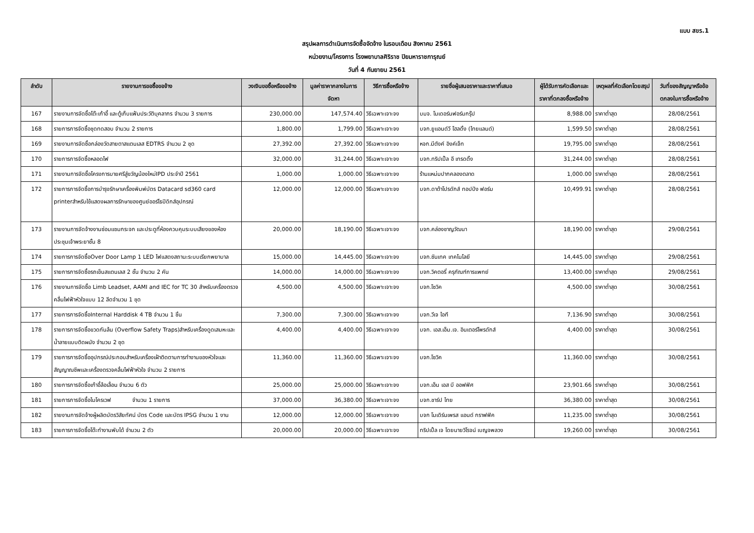แบบ สขร.1
สรุปผลการดำเนินการจัดซื้อจัดจ้าง ในรอบเดือน สิงหาคม 2561
หน่วยงาน/โครงการ โรงพยาบาลศิริราช ปิยมหาราชการุณย์
วันที่ 4 กันยายน 2561
| ลำดับ | รายงานการขอซื้อขอจ้าง | วงเงินขอซื้อหรือขอจ้าง | มูลค่าราคากลางในการจัดหา | วิธีการซื้อหรือจ้าง | รายชื่อผู้เสนอราคาและราคาที่เสนอ | ผู้ได้รับการคัดเลือกและราคาที่ตกลงซื้อหรือจ้าง | เหตุผลที่คัดเลือกโดยสรุป | วันที่ของสัญญาหรือข้อตกลงในการซื้อหรือจ้าง |
| --- | --- | --- | --- | --- | --- | --- | --- | --- |
| 167 | รายงานการจัดซื้อโต๊ะเก้าอี้ และตู้เก็บแฟ้มประวัติบุคลากร จำนวน 3 รายการ | 230,000.00 | 147,574.40 | วิธีเฉพาะเจาะจง | บมจ. โมเดอร์นฟอร์มกรุ๊ป | 8,988.00 | ราคาต่ำสุด | 28/08/2561 |
| 168 | รายการการจัดซื้อชุดทดสอบ จำนวน 2 รายการ | 1,800.00 | 1,799.00 | วิธีเฉพาะเจาะจง | บจก.ยูแอนด์วี โฮลดิ้ง (ไทยแลนด์) | 1,599.50 | ราคาต่ำสุด | 28/08/2561 |
| 169 | รายงานการจัดซื้อกล่องวัดสายตาสแตนเลส EDTRS จำนวน 2 ชุด | 27,392.00 | 27,392.00 | วิธีเฉพาะเจาะจง | หจก.มีตังค์ อิงค์เจ็ท | 19,795.00 | ราคาต่ำสุด | 28/08/2561 |
| 170 | รายการการจัดซื้อหลอดไฟ | 32,000.00 | 31,244.00 | วิธีเฉพาะเจาะจง | บจก.ทริปเปิ้ล อี เทรดดิ้ง | 31,244.00 | ราคาต่ำสุด | 28/08/2561 |
| 171 | รายงานการจัดซื้อโครงการบายศรีสู่ขวัญน้องใหม่IPD ประจำปี 2561 | 1,000.00 | 1,000.00 | วิธีเฉพาะเจาะจง | ร้านแหม่มปากคลองตลาด | 1,000.00 | ราคาต่ำสุด | 28/08/2561 |
| 172 | รายการการจัดซื้อการบำรุงรักษาเครื่องพิมพ์บัตร Datacard sd360 card printerสำหรับใช้แสดงผลการรักษาของศูนย์ออร์โธปิดิกส์อุปกรณ์ | 12,000.00 | 12,000.00 | วิธีเฉพาะเจาะจง | บจก.ดาต้าโปรดักส์ ทอปปัง ฟอร์ม | 10,499.91 | ราคาต่ำสุด | 28/08/2561 |
| 173 | รายงานการจัดจ้างงานซ่อมแซมกระจก และประตูที่ห้องควบคุมระบบเสียงของห้องประชุมเจ้าพระยาชั้น 8 | 20,000.00 | 18,190.00 | วิธีเฉพาะเจาะจง | บจก.คล่องชาญวัฒนา | 18,190.00 | ราคาต่ำสุด | 29/08/2561 |
| 174 | รายการการจัดซื้อOver Door Lamp 1 LED ไฟแสดงสถานะระบบเรียกพยาบาล | 15,000.00 | 14,445.00 | วิธีเฉพาะเจาะจง | บจก.ซันเทค เทคโนโลยี | 14,445.00 | ราคาต่ำสุด | 29/08/2561 |
| 175 | รายการการจัดซื้อรถเข็นสแตนเลส 2 ชั้น จำนวน 2 คัน | 14,000.00 | 14,000.00 | วิธีเฉพาะเจาะจง | บจก.วิคตอรี่ ครุภัณฑ์การแพทย์ | 13,400.00 | ราคาต่ำสุด | 29/08/2561 |
| 176 | รายงานการจัดซื้อ Limb Leadset, AAMI and IEC for TC 30 สำหรับเครื่องตรวจคลื่นไฟฟ้าหัวใจแบบ 12 ลีดจำนวน 1 ชุด | 4,500.00 | 4,500.00 | วิธีเฉพาะเจาะจง | บจก.โซวิค | 4,500.00 | ราคาต่ำสุด | 30/08/2561 |
| 177 | รายการการจัดซื้อInternal Harddisk 4 TB จำนวน 1 ชิ้น | 7,300.00 | 7,300.00 | วิธีเฉพาะเจาะจง | บจก.วีเจ ไอที | 7,136.90 | ราคาต่ำสุด | 30/08/2561 |
| 178 | รายการการจัดซื้อขวดกันล้น (Overflow Safety Traps)สำหรับเครื่องดูดเสมหะและน้ำลายแบบติดผนัง จำนวน 2 ชุด | 4,400.00 | 4,400.00 | วิธีเฉพาะเจาะจง | บจก. เอส.เอ็ม.เจ. อินเตอร์โพรดักส์ | 4,400.00 | ราคาต่ำสุด | 30/08/2561 |
| 179 | รายการการจัดซื้ออุปกรณ์ประกอบสำหรับเครื่องเฝ้าติดตามการทำงานของหัวใจและสัญญาณชีพและเครื่องตรวจคลื่นไฟฟ้าหัวใจ จำนวน 2 รายการ | 11,360.00 | 11,360.00 | วิธีเฉพาะเจาะจง | บจก.โซวิค | 11,360.00 | ราคาต่ำสุด | 30/08/2561 |
| 180 | รายการการจัดซื้อเก้าอี้ล้อเลื่อน จำนวน 6 ตัว | 25,000.00 | 25,000.00 | วิธีเฉพาะเจาะจง | บจก.เอ็น เอส บี ออฟฟิศ | 23,901.66 | ราคาต่ำสุด | 30/08/2561 |
| 181 | รายการการจัดซื้อไมโครเวฟ จำนวน 1 รายการ | 37,000.00 | 36,380.00 | วิธีเฉพาะเจาะจง | บจก.ชาร์ป ไทย | 36,380.00 | ราคาต่ำสุด | 30/08/2561 |
| 182 | รายงานการจัดจ้างผู้ผลิตบัตรวิสัยทัศน์ บัตร Code และบัตร IPSG จำนวน 1 งาน | 12,000.00 | 12,000.00 | วิธีเฉพาะเจาะจง | บจก โมเดิร์นเพรส แอนด์ กราฟฟิค | 11,235.00 | ราคาต่ำสุด | 30/08/2561 |
| 183 | รายการการจัดซื้อโต๊ะทำงานพับได้ จำนวน 2 ตัว | 20,000.00 | 20,000.00 | วิธีเฉพาะเจาะจง | ทริปเปิ้ล เจ โดยนายวิโรจน์ เบญจพลวง | 19,260.00 | ราคาต่ำสุด | 30/08/2561 |